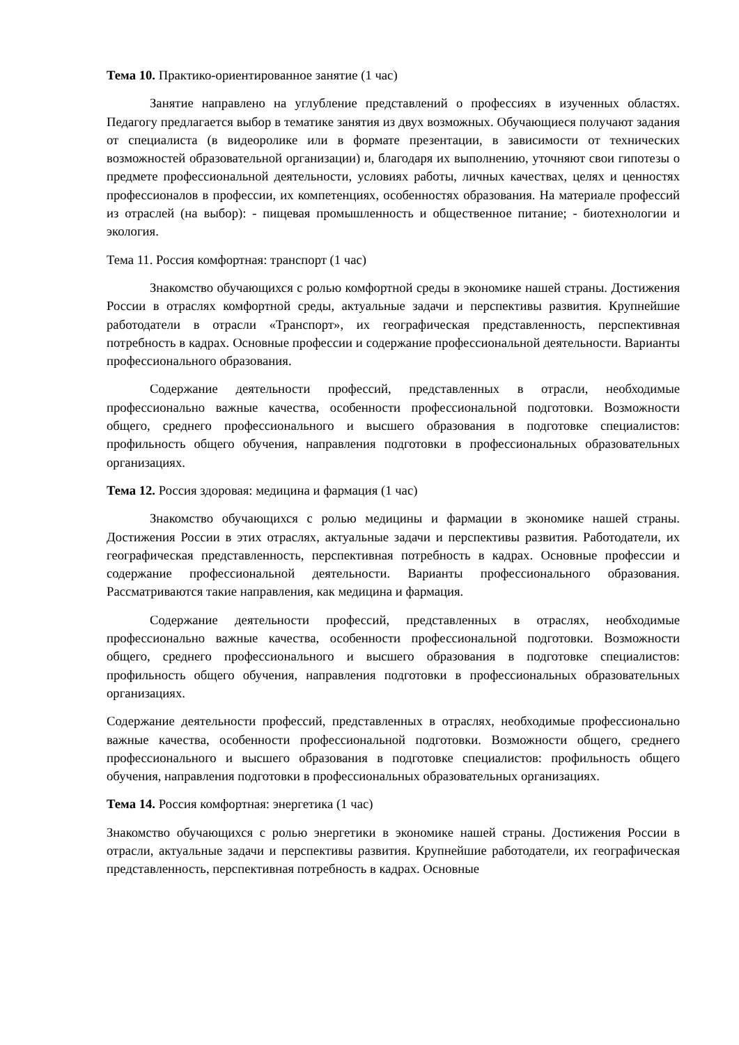Тема 10. Практико-ориентированное занятие (1 час)
Занятие направлено на углубление представлений о профессиях в изученных областях. Педагогу предлагается выбор в тематике занятия из двух возможных. Обучающиеся получают задания от специалиста (в видеоролике или в формате презентации, в зависимости от технических возможностей образовательной организации) и, благодаря их выполнению, уточняют свои гипотезы о предмете профессиональной деятельности, условиях работы, личных качествах, целях и ценностях профессионалов в профессии, их компетенциях, особенностях образования. На материале профессий из отраслей (на выбор): - пищевая промышленность и общественное питание; - биотехнологии и экология.
Тема 11. Россия комфортная: транспорт (1 час)
Знакомство обучающихся с ролью комфортной среды в экономике нашей страны. Достижения России в отраслях комфортной среды, актуальные задачи и перспективы развития. Крупнейшие работодатели в отрасли «Транспорт», их географическая представленность, перспективная потребность в кадрах. Основные профессии и содержание профессиональной деятельности. Варианты профессионального образования.
Содержание деятельности профессий, представленных в отрасли, необходимые профессионально важные качества, особенности профессиональной подготовки. Возможности общего, среднего профессионального и высшего образования в подготовке специалистов: профильность общего обучения, направления подготовки в профессиональных образовательных организациях.
Тема 12. Россия здоровая: медицина и фармация (1 час)
Знакомство обучающихся с ролью медицины и фармации в экономике нашей страны. Достижения России в этих отраслях, актуальные задачи и перспективы развития. Работодатели, их географическая представленность, перспективная потребность в кадрах. Основные профессии и содержание профессиональной деятельности. Варианты профессионального образования. Рассматриваются такие направления, как медицина и фармация.
Содержание деятельности профессий, представленных в отраслях, необходимые профессионально важные качества, особенности профессиональной подготовки. Возможности общего, среднего профессионального и высшего образования в подготовке специалистов: профильность общего обучения, направления подготовки в профессиональных образовательных организациях.
Содержание деятельности профессий, представленных в отраслях, необходимые профессионально важные качества, особенности профессиональной подготовки. Возможности общего, среднего профессионального и высшего образования в подготовке специалистов: профильность общего обучения, направления подготовки в профессиональных образовательных организациях.
Тема 14. Россия комфортная: энергетика (1 час)
Знакомство обучающихся с ролью энергетики в экономике нашей страны. Достижения России в отрасли, актуальные задачи и перспективы развития. Крупнейшие работодатели, их географическая представленность, перспективная потребность в кадрах. Основные